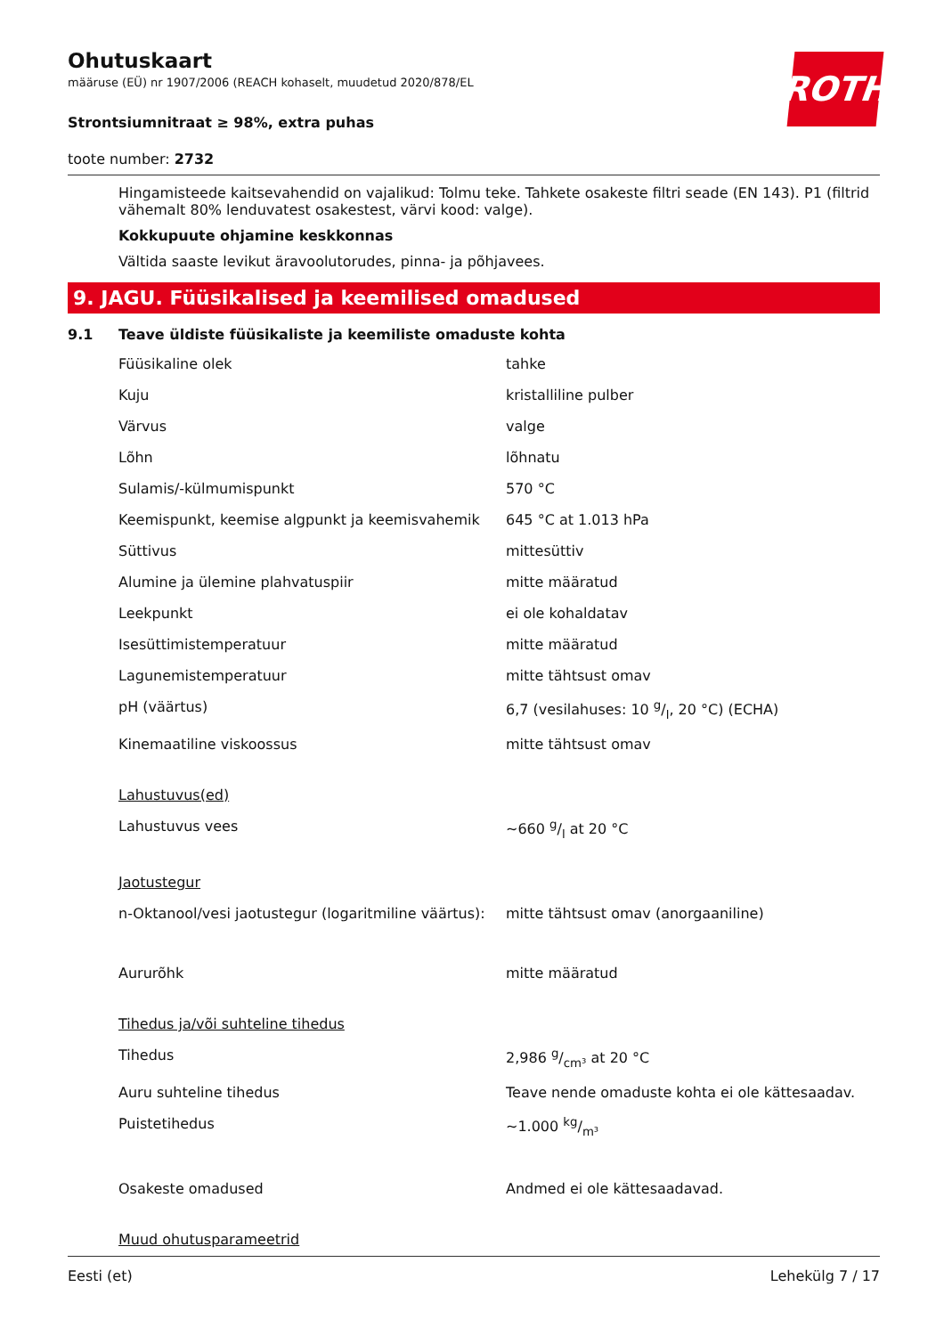ROTH
Ohutuskaart
määruse (EÜ) nr 1907/2006 (REACH kohaselt, muudetud 2020/878/EL
Strontsiumnitraat ≥ 98%, extra puhas
toote number: 2732
Hingamisteede kaitsevahendid on vajalikud: Tolmu teke. Tahkete osakeste filtri seade (EN 143). P1 (filtrid vähemalt 80% lenduvatest osakestest, värvi kood: valge).
Kokkupuute ohjamine keskkonnas
Vältida saaste levikut äravoolutorudes, pinna- ja põhjavees.
9. JAGU. Füüsikalised ja keemilised omadused
9.1 Teave üldiste füüsikaliste ja keemiliste omaduste kohta
| Füüsikaline olek | tahke |
| Kuju | kristalliline pulber |
| Värvus | valge |
| Lõhn | lõhnatu |
| Sulamis/-külmumispunkt | 570 °C |
| Keemispunkt, keemise algpunkt ja keemisvahemik | 645 °C at 1.013 hPa |
| Süttivus | mittesüttiv |
| Alumine ja ülemine plahvatuspiir | mitte määratud |
| Leekpunkt | ei ole kohaldatav |
| Isesüttimistemperatuur | mitte määratud |
| Lagunemistemperatuur | mitte tähtsust omav |
| pH (väärtus) | 6,7 (vesilahuses: 10 g/l, 20 °C) (ECHA) |
| Kinemaatiline viskoossus | mitte tähtsust omav |
| Lahustuvus(ed) | |
| Lahustuvus vees | ~660 g/l at 20 °C |
| Jaotustegur | |
| n-Oktanool/vesi jaotustegur (logaritmiline väärtus): | mitte tähtsust omav (anorgaaniline) |
| Aururõhk | mitte määratud |
| Tihedus ja/või suhteline tihedus | |
| Tihedus | 2,986 g/cm³ at 20 °C |
| Auru suhteline tihedus | Teave nende omaduste kohta ei ole kättesaadav. |
| Puistetihedus | ~1.000 kg/m³ |
| Osakeste omadused | Andmed ei ole kättesaadavad. |
| Muud ohutusparameetrid | |
Eesti (et) Lehekülg 7 / 17